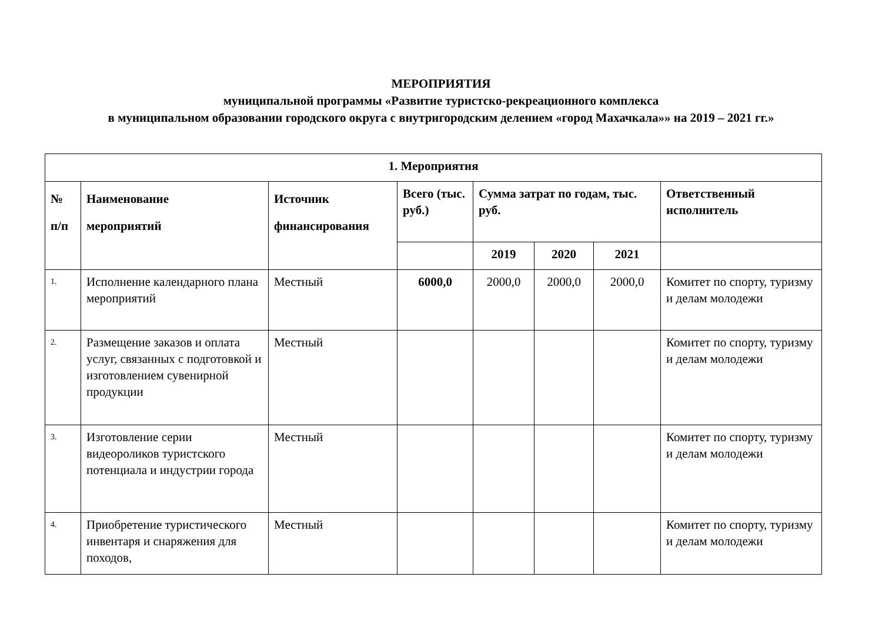МЕРОПРИЯТИЯ
муниципальной программы «Развитие туристско-рекреационного комплекса
в муниципальном образовании городского округа с внутригородским делением «город Махачкала»» на 2019 – 2021 гг.»
| 1. Мероприятия | | | | | | | |
| --- | --- | --- | --- | --- | --- | --- | --- |
| № п/п | Наименование мероприятий | Источник финансирования | Всего (тыс. руб.) | Сумма затрат по годам, тыс. руб. | | | Ответственный исполнитель |
| | | | | 2019 | 2020 | 2021 | |
| 1. | Исполнение календарного плана мероприятий | Местный | 6000,0 | 2000,0 | 2000,0 | 2000,0 | Комитет по спорту, туризму и делам молодежи |
| 2. | Размещение заказов и оплата услуг, связанных с подготовкой и изготовлением сувенирной продукции | Местный | | | | | Комитет по спорту, туризму и делам молодежи |
| 3. | Изготовление серии видеороликов туристского потенциала и индустрии города | Местный | | | | | Комитет по спорту, туризму и делам молодежи |
| 4. | Приобретение туристического инвентаря и снаряжения для походов, | Местный | | | | | Комитет по спорту, туризму и делам молодежи |